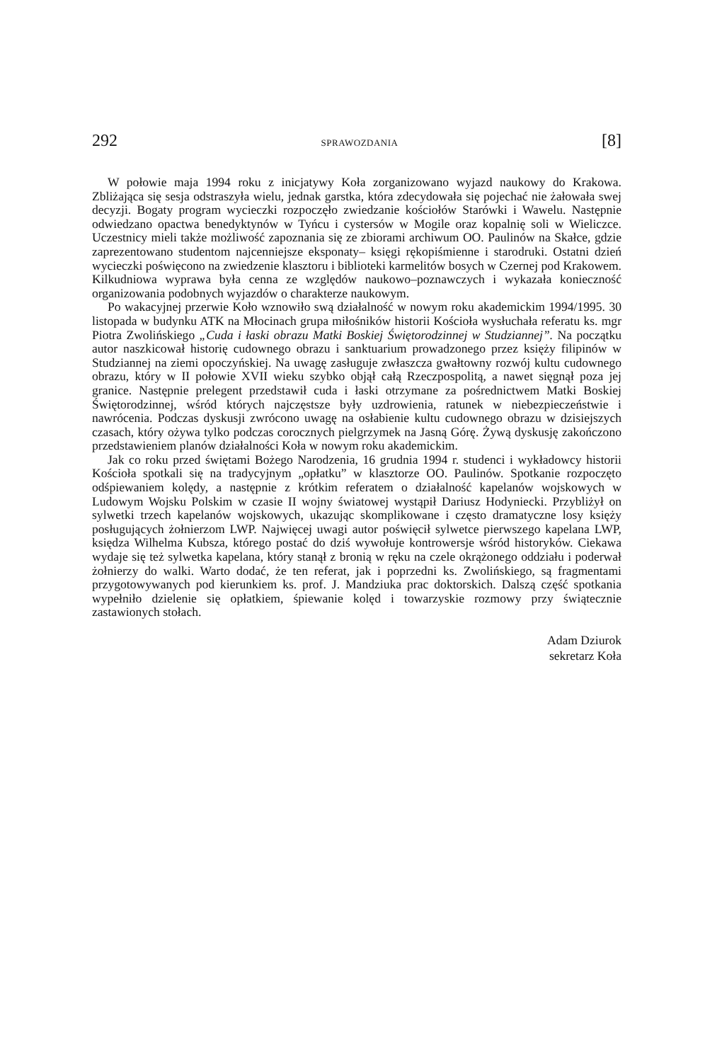292 SPRAWOZDANIA [8]
W połowie maja 1994 roku z inicjatywy Koła zorganizowano wyjazd naukowy do Krakowa. Zbliżająca się sesja odstraszyła wielu, jednak garstka, która zdecydowała się pojechać nie żałowała swej decyzji. Bogaty program wycieczki rozpoczęło zwiedzanie kościołów Starówki i Wawelu. Następnie odwiedzano opactwa benedyktynów w Tyńcu i cystersów w Mogile oraz kopalnię soli w Wieliczce. Uczestnicy mieli także możliwość zapoznania się ze zbiorami archiwum OO. Paulinów na Skałce, gdzie zaprezentowano studentom najcenniejsze eksponaty– księgi rękopiśmienne i starodruki. Ostatni dzień wycieczki poświęcono na zwiedzenie klasztoru i biblioteki karmelitów bosych w Czernej pod Krakowem. Kilkudniowa wyprawa była cenna ze względów naukowo–poznawczych i wykazała konieczność organizowania podobnych wyjazdów o charakterze naukowym.
Po wakacyjnej przerwie Koło wznowiło swą działalność w nowym roku akademickim 1994/1995. 30 listopada w budynku ATK na Młocinach grupa miłośników historii Kościoła wysłuchała referatu ks. mgr Piotra Zwolińskiego „Cuda i łaski obrazu Matki Boskiej Świętorodzinnej w Studziannej”. Na początku autor naszkicował historię cudownego obrazu i sanktuarium prowadzonego przez księży filipinów w Studziannej na ziemi opoczyńskiej. Na uwagę zasługuje zwłaszcza gwałtowny rozwój kultu cudownego obrazu, który w II połowie XVII wieku szybko objął całą Rzeczpospolitą, a nawet sięgnął poza jej granice. Następnie prelegent przedstawił cuda i łaski otrzymane za pośrednictwem Matki Boskiej Świętorodzinnej, wśród których najczęstsze były uzdrowienia, ratunek w niebezpieczeństwie i nawrócenia. Podczas dyskusji zwrócono uwagę na osłabienie kultu cudownego obrazu w dzisiejszych czasach, który ożywa tylko podczas corocznych pielgrzymek na Jasną Górę. Żywą dyskusję zakończono przedstawieniem planów działalności Koła w nowym roku akademickim.
Jak co roku przed świętami Bożego Narodzenia, 16 grudnia 1994 r. studenci i wykładowcy historii Kościoła spotkali się na tradycyjnym „opłatku” w klasztorze OO. Paulinów. Spotkanie rozpoczęto odśpiewaniem kolędy, a następnie z krótkim referatem o działalność kapelanów wojskowych w Ludowym Wojsku Polskim w czasie II wojny światowej wystąpił Dariusz Hodyniecki. Przybliżył on sylwetki trzech kapelanów wojskowych, ukazując skomplikowane i często dramatyczne losy księży posługujących żołnierzom LWP. Najwięcej uwagi autor poświęcił sylwetce pierwszego kapelana LWP, księdza Wilhelma Kubsza, którego postać do dziś wywołuje kontrowersje wśród historyków. Ciekawa wydaje się też sylwetka kapelana, który stanął z bronią w ręku na czele okrążonego oddziału i poderwał żołnierzy do walki. Warto dodać, że ten referat, jak i poprzedni ks. Zwolińskiego, są fragmentami przygotowywanych pod kierunkiem ks. prof. J. Mandziuka prac doktorskich. Dalszą część spotkania wypełniło dzielenie się opłatkiem, śpiewanie kolęd i towarzyskie rozmowy przy świątecznie zastawionych stołach.
Adam Dziurok
sekretarz Koła